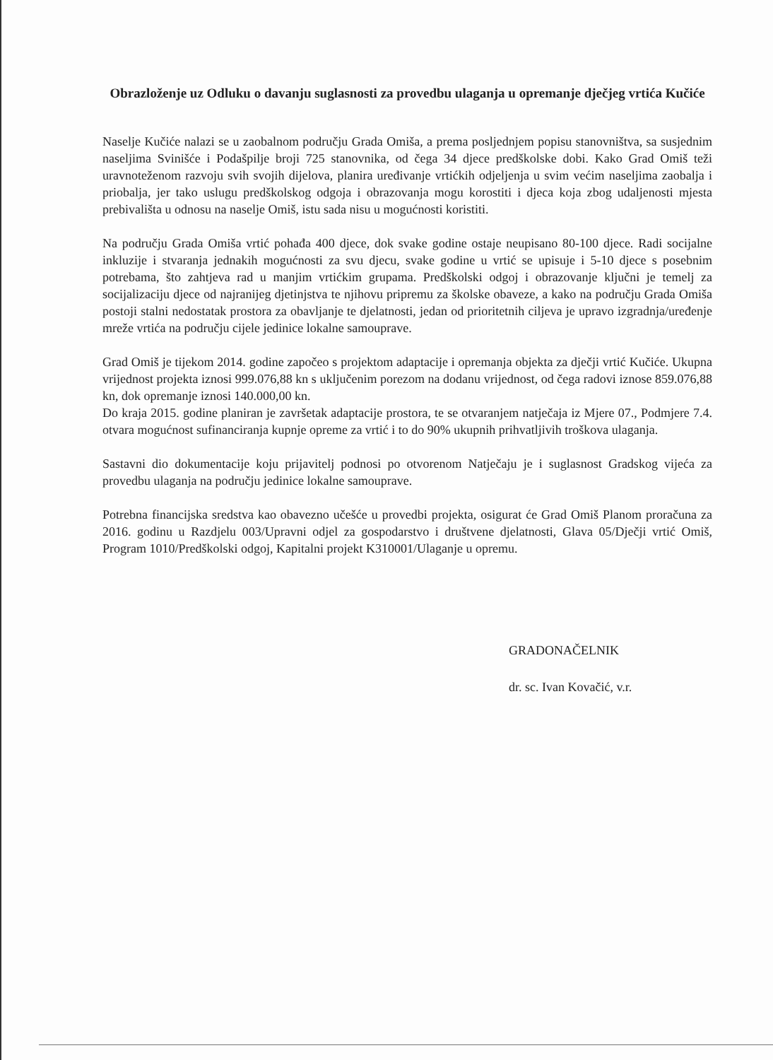Obrazloženje uz Odluku o davanju suglasnosti za provedbu ulaganja u opremanje dječjeg vrtića Kučiće
Naselje Kučiće nalazi se u zaobalnom području Grada Omiša, a prema posljednjem popisu stanovništva, sa susjednim naseljima Svinišće i Podašpilje broji 725 stanovnika, od čega 34 djece predškolske dobi. Kako Grad Omiš teži uravnoteženom razvoju svih svojih dijelova, planira uređivanje vrtićkih odjeljenja u svim većim naseljima zaobalja i priobalja, jer tako uslugu predškolskog odgoja i obrazovanja mogu korostiti i djeca koja zbog udaljenosti mjesta prebivališta u odnosu na naselje Omiš, istu sada nisu u mogućnosti koristiti.
Na području Grada Omiša vrtić pohađa 400 djece, dok svake godine ostaje neupisano 80-100 djece. Radi socijalne inkluzije i stvaranja jednakih mogućnosti za svu djecu, svake godine u vrtić se upisuje i 5-10 djece s posebnim potrebama, što zahtjeva rad u manjim vrtićkim grupama. Predškolski odgoj i obrazovanje ključni je temelj za socijalizaciju djece od najranijeg djetinjstva te njihovu pripremu za školske obaveze, a kako na području Grada Omiša postoji stalni nedostatak prostora za obavljanje te djelatnosti, jedan od prioritetnih ciljeva je upravo izgradnja/uređenje mreže vrtića na području cijele jedinice lokalne samouprave.
Grad Omiš je tijekom 2014. godine započeo s projektom adaptacije i opremanja objekta za dječji vrtić Kučiće. Ukupna vrijednost projekta iznosi 999.076,88 kn s uključenim porezom na dodanu vrijednost, od čega radovi iznose 859.076,88 kn, dok opremanje iznosi 140.000,00 kn.
Do kraja 2015. godine planiran je završetak adaptacije prostora, te se otvaranjem natječaja iz Mjere 07., Podmjere 7.4. otvara mogućnost sufinanciranja kupnje opreme za vrtić i to do 90% ukupnih prihvatljivih troškova ulaganja.
Sastavni dio dokumentacije koju prijavitelj podnosi po otvorenom Natječaju je i suglasnost Gradskog vijeća za provedbu ulaganja na području jedinice lokalne samouprave.
Potrebna financijska sredstva kao obavezno učešće u provedbi projekta, osigurat će Grad Omiš Planom proračuna za 2016. godinu u Razdjelu 003/Upravni odjel za gospodarstvo i društvene djelatnosti, Glava 05/Dječji vrtić Omiš, Program 1010/Predškolski odgoj, Kapitalni projekt K310001/Ulaganje u opremu.
GRADONAČELNIK
dr. sc. Ivan Kovačić, v.r.